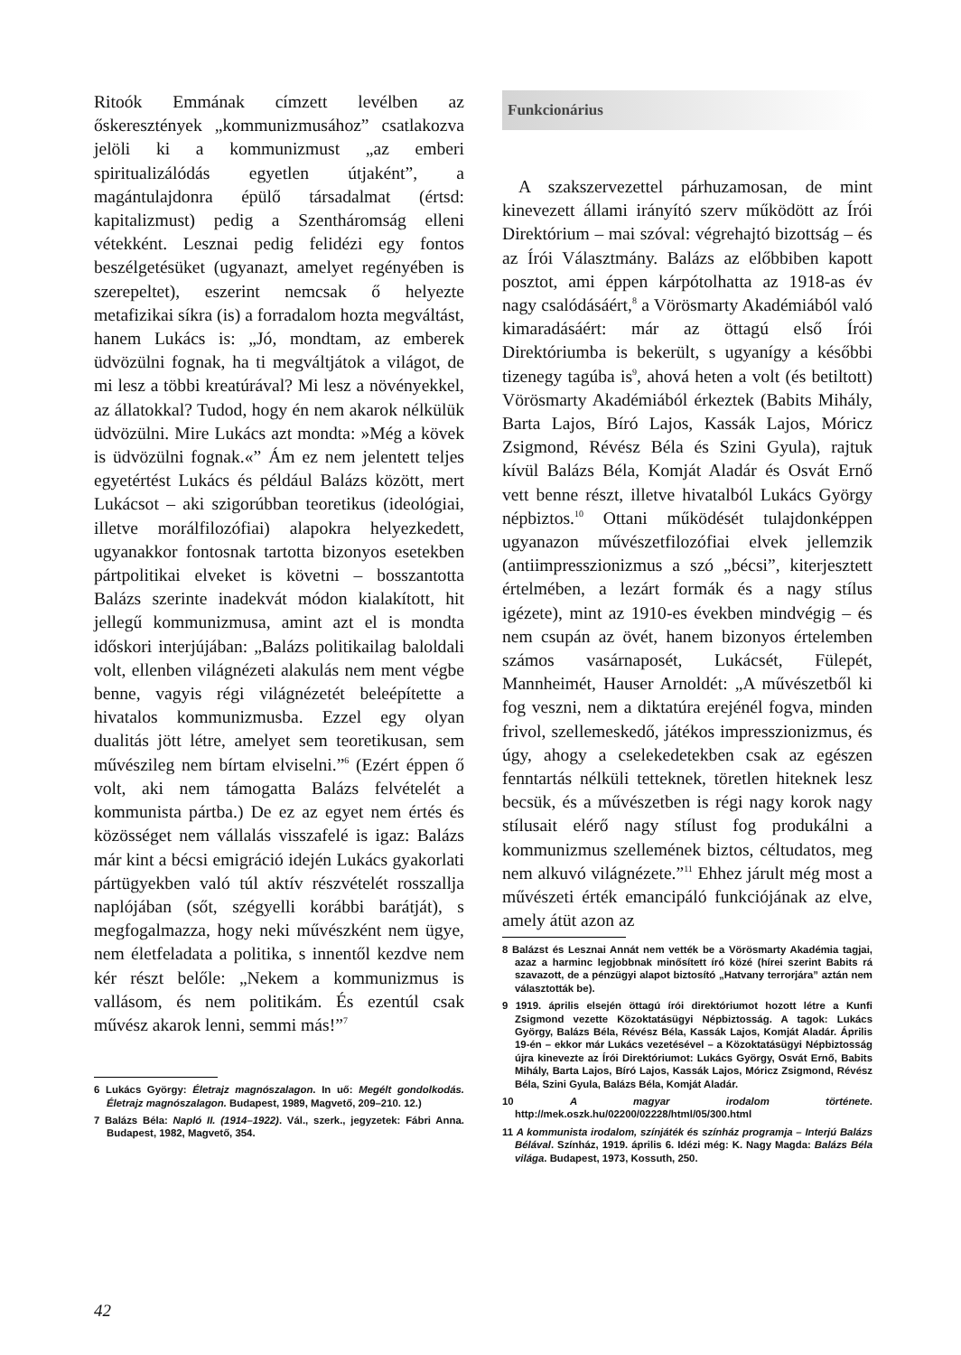Ritoók Emmának címzett levélben az őskeresztények „kommunizmusához” csatlakozva jelöli ki a kommunizmust „az emberi spiritualizálódás egyetlen útjaként”, a magántulajdonra épülő társadalmat (értsd: kapitalizmust) pedig a Szentháromság elleni vétekként. Lesznai pedig felidézi egy fontos beszélgetésüket (ugyanazt, amelyet regényében is szerepeltet), eszerint nemcsak ő helyezte metafizikai síkra (is) a forradalom hozta megváltást, hanem Lukács is: „Jó, mondtam, az emberek üdvözülni fognak, ha ti megváltjátok a világot, de mi lesz a többi kreatúrával? Mi lesz a növényekkel, az állatokkal? Tudod, hogy én nem akarok nélkülük üdvözülni. Mire Lukács azt mondta: »Még a kövek is üdvözülni fognak.«” Ám ez nem jelentett teljes egyetértést Lukács és például Balázs között, mert Lukácsot – aki szigorúbban teoretikus (ideológiai, illetve morálfilozófiai) alapokra helyezkedett, ugyanakkor fontosnak tartotta bizonyos esetekben pártpolitikai elveket is követni – bosszantotta Balázs szerinte inadekvát módon kialakított, hit jellegű kommunizmusa, amint azt el is mondta időskori interjújában: „Balázs politikailag baloldali volt, ellenben világnézeti alakulás nem ment végbe benne, vagyis régi világnézetét beleépítette a hivatalos kommunizmusba. Ezzel egy olyan dualitás jött létre, amelyet sem teoretikusan, sem művészileg nem bírtam elviselni.”<sup>6</sup> (Ezért éppen ő volt, aki nem támogatta Balázs felvételét a kommunista pártba.) De ez az egyet nem értés és közösséget nem vállalás visszafelé is igaz: Balázs már kint a bécsi emigráció idején Lukács gyakorlati pártügyekben való túl aktív részvételét rosszallja naplójában (sőt, szégyelli korábbi barátját), s megfogalmazza, hogy neki művészként nem ügye, nem életfeladata a politika, s innentől kezdve nem kér részt belőle: „Nekem a kommunizmus is vallásom, és nem politikám. És ezentúl csak művész akarok lenni, semmi más!”<sup>7</sup>
6 Lukács György: Életrajz magnószalagon. In uő: Megélt gondolkodás. Életrajz magnószalagon. Budapest, 1989, Magvető, 209–210. 12.)
7 Balázs Béla: Napló II. (1914–1922). Vál., szerk., jegyzetek: Fábri Anna. Budapest, 1982, Magvető, 354.
Funkcionárius
A szakszervezettel párhuzamosan, de mint kinevezett állami irányító szerv működött az Írói Direktórium – mai szóval: végrehajtó bizottság – és az Írói Választmány. Balázs az előbbiben kapott posztot, ami éppen kárpótolhatta az 1918-as év nagy csalódásáért,<sup>8</sup> a Vörösmarty Akadémiából való kimaradásáért: már az öttagú első Írói Direktóriumba is bekerült, s ugyanígy a későbbi tizenegy tagúba is<sup>9</sup>, ahová heten a volt (és betiltott) Vörösmarty Akadémiából érkeztek (Babits Mihály, Barta Lajos, Bíró Lajos, Kassák Lajos, Móricz Zsigmond, Révész Béla és Szini Gyula), rajtuk kívül Balázs Béla, Komját Aladár és Osvát Ernő vett benne részt, illetve hivatalból Lukács György népbiztos.<sup>10</sup> Ottani működését tulajdonképpen ugyanazon művészetfilozófiai elvek jellemzik (antiimpresszionizmus a szó „bécsi”, kiterjesztett értelmében, a lezárt formák és a nagy stílus igézete), mint az 1910-es években mindvégig – és nem csupán az övét, hanem bizonyos értelemben számos vasárnaposét, Lukácsét, Fülepét, Mannheimét, Hauser Arnoldét: „A művészetből ki fog veszni, nem a diktatúra erejénél fogva, minden frivol, szellemeskedő, játékos impresszionizmus, és úgy, ahogy a cselekedetekben csak az egészen fenntartás nélküli tetteknek, töretlen hiteknek lesz becsük, és a művészetben is régi nagy korok nagy stílusait elérő nagy stílust fog produkálni a kommunizmus szellemének biztos, céltudatos, meg nem alkuvó világnézete.”<sup>11</sup> Ehhez járult még most a művészeti érték emancipáló funkciójának az elve, amely átüt azon az
8 Balázst és Lesznai Annát nem vették be a Vörösmarty Akadémia tagjai, azaz a harminc legjobbnak minősített író közé (hírei szerint Babits rá szavazott, de a pénzügyi alapot biztosító „Hatvany terrorjára” aztán nem választották be).
9 1919. április elsején öttagú írói direktóriumot hozott létre a Kunfi Zsigmond vezette Közoktatásügyi Népbiztosság. A tagok: Lukács György, Balázs Béla, Révész Béla, Kassák Lajos, Komját Aladár. Április 19-én – ekkor már Lukács vezetésével – a Közoktatásügyi Népbiztosság újra kinevezte az Írói Direktóriumot: Lukács György, Osvát Ernő, Babits Mihály, Barta Lajos, Bíró Lajos, Kassák Lajos, Móricz Zsigmond, Révész Béla, Szini Gyula, Balázs Béla, Komját Aladár.
10 A magyar irodalom története. http://mek.oszk.hu/02200/02228/html/05/300.html
11 A kommunista irodalom, színjáték és színház programja – Interjú Balázs Bélával. Színház, 1919. április 6. Idézi még: K. Nagy Magda: Balázs Béla világa. Budapest, 1973, Kossuth, 250.
42